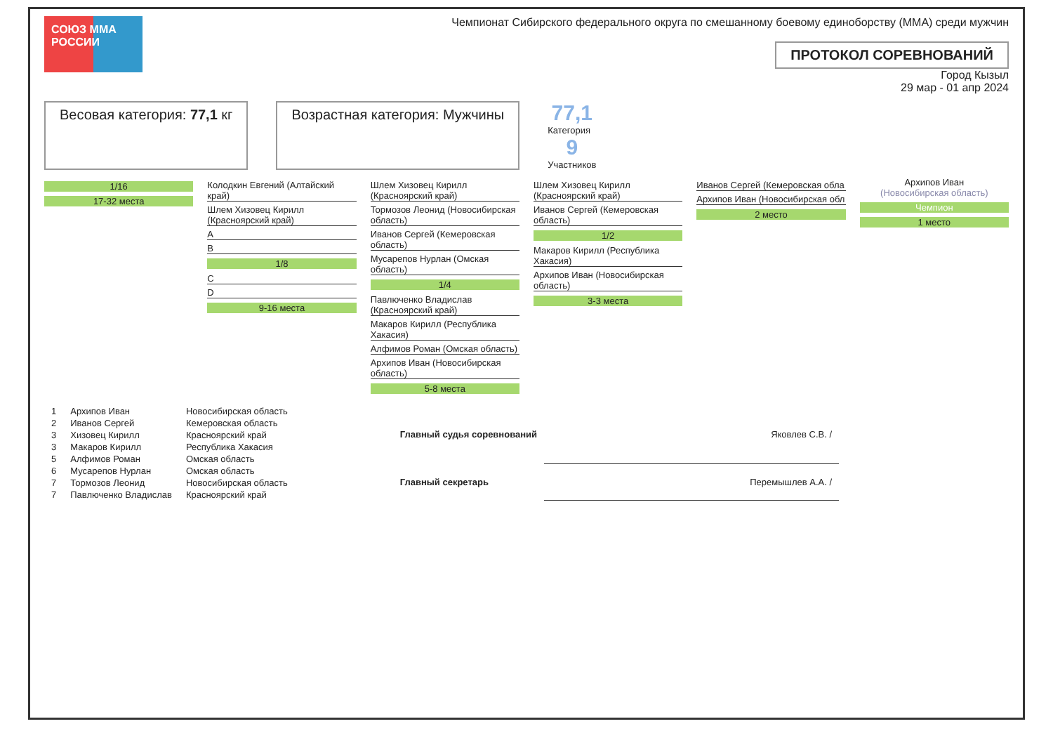СОЮЗ ММА РОССИИ
Чемпионат Сибирского федерального округа по смешанному боевому единоборству (ММА) среди мужчин
ПРОТОКОЛ СОРЕВНОВАНИЙ
Город Кызыл
29 мар - 01 апр 2024
Весовая категория: 77,1 кг Возрастная категория: Мужчины
77,1
Категория
9
Участников
1/16
17-32 места
Колодкин Евгений (Алтайский край)
Шлем Хизовец Кирилл (Красноярский край)
A
B
1/8
C
D
9-16 места
Шлем Хизовец Кирилл (Красноярский край)
Тормозов Леонид (Новосибирская область)
Иванов Сергей (Кемеровская область)
Мусарепов Нурлан (Омская область)
1/4
Павлюченко Владислав (Красноярский край)
Макаров Кирилл (Республика Хакасия)
Алфимов Роман (Омская область)
Архипов Иван (Новосибирская область)
5-8 места
Шлем Хизовец Кирилл (Красноярский край)
Иванов Сергей (Кемеровская область)
1/2
Макаров Кирилл (Республика Хакасия)
Архипов Иван (Новосибирская область)
3-3 места
Иванов Сергей (Кемеровская обла
Архипов Иван (Новосибирская обл
2 место
Архипов Иван
(Новосибирская область)
Чемпион
1 место
| 1 | Архипов Иван | Новосибирская область |
| 2 | Иванов Сергей | Кемеровская область |
| 3 | Хизовец Кирилл | Красноярский край |
| 3 | Макаров Кирилл | Республика Хакасия |
| 5 | Алфимов Роман | Омская область |
| 6 | Мусарепов Нурлан | Омская область |
| 7 | Тормозов Леонид | Новосибирская область |
| 7 | Павлюченко Владислав | Красноярский край |
| Главный судья соревнований | Яковлев С.В. / |
| Главный секретарь | Перемышлев А.А. / |